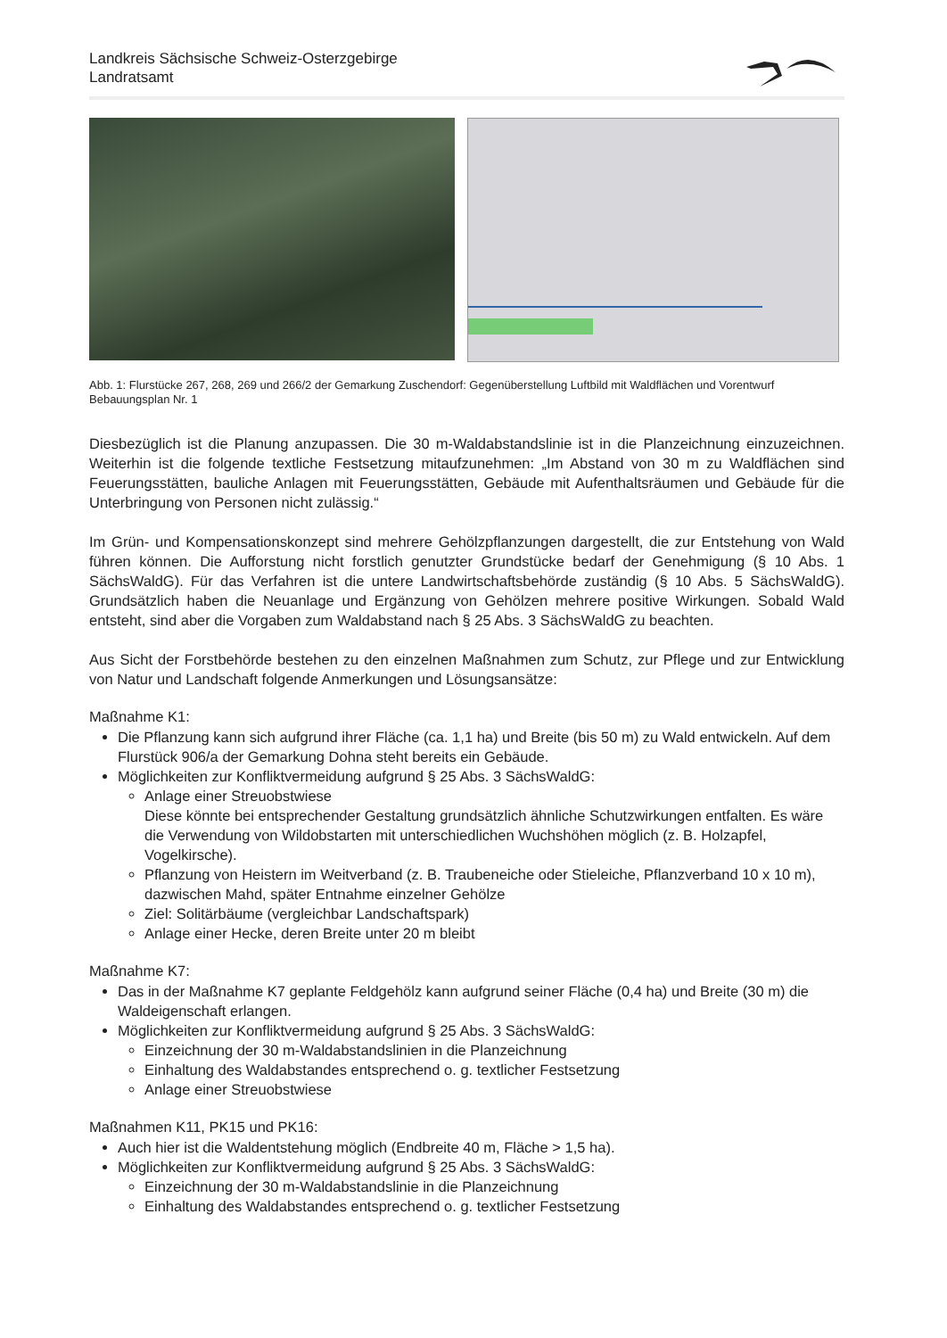Landkreis Sächsische Schweiz-Osterzgebirge
Landratsamt
Abb. 1: Flurstücke 267, 268, 269 und 266/2 der Gemarkung Zuschendorf: Gegenüberstellung Luftbild mit Waldflächen und Vorentwurf Bebauungsplan Nr. 1
Diesbezüglich ist die Planung anzupassen. Die 30 m-Waldabstandslinie ist in die Planzeichnung einzuzeichnen. Weiterhin ist die folgende textliche Festsetzung mitaufzunehmen: „Im Abstand von 30 m zu Waldflächen sind Feuerungsstätten, bauliche Anlagen mit Feuerungsstätten, Gebäude mit Aufenthaltsräumen und Gebäude für die Unterbringung von Personen nicht zulässig.“
Im Grün- und Kompensationskonzept sind mehrere Gehölzpflanzungen dargestellt, die zur Entstehung von Wald führen können. Die Aufforstung nicht forstlich genutzter Grundstücke bedarf der Genehmigung (§ 10 Abs. 1 SächsWaldG). Für das Verfahren ist die untere Landwirtschaftsbehörde zuständig (§ 10 Abs. 5 SächsWaldG). Grundsätzlich haben die Neuanlage und Ergänzung von Gehölzen mehrere positive Wirkungen. Sobald Wald entsteht, sind aber die Vorgaben zum Waldabstand nach § 25 Abs. 3 SächsWaldG zu beachten.
Aus Sicht der Forstbehörde bestehen zu den einzelnen Maßnahmen zum Schutz, zur Pflege und zur Entwicklung von Natur und Landschaft folgende Anmerkungen und Lösungsansätze:
Maßnahme K1:
Die Pflanzung kann sich aufgrund ihrer Fläche (ca. 1,1 ha) und Breite (bis 50 m) zu Wald entwickeln. Auf dem Flurstück 906/a der Gemarkung Dohna steht bereits ein Gebäude.
Möglichkeiten zur Konfliktvermeidung aufgrund § 25 Abs. 3 SächsWaldG:
Anlage einer Streuobstwiese
Diese könnte bei entsprechender Gestaltung grundsätzlich ähnliche Schutzwirkungen entfalten. Es wäre die Verwendung von Wildobstarten mit unterschiedlichen Wuchshöhen möglich (z. B. Holzapfel, Vogelkirsche).
Pflanzung von Heistern im Weitverband (z. B. Traubeneiche oder Stieleiche, Pflanzverband 10 x 10 m), dazwischen Mahd, später Entnahme einzelner Gehölze
Ziel: Solitärbäume (vergleichbar Landschaftspark)
Anlage einer Hecke, deren Breite unter 20 m bleibt
Maßnahme K7:
Das in der Maßnahme K7 geplante Feldgehölz kann aufgrund seiner Fläche (0,4 ha) und Breite (30 m) die Waldeigenschaft erlangen.
Möglichkeiten zur Konfliktvermeidung aufgrund § 25 Abs. 3 SächsWaldG:
Einzeichnung der 30 m-Waldabstandslinien in die Planzeichnung
Einhaltung des Waldabstandes entsprechend o. g. textlicher Festsetzung
Anlage einer Streuobstwiese
Maßnahmen K11, PK15 und PK16:
Auch hier ist die Waldentstehung möglich (Endbreite 40 m, Fläche > 1,5 ha).
Möglichkeiten zur Konfliktvermeidung aufgrund § 25 Abs. 3 SächsWaldG:
Einzeichnung der 30 m-Waldabstandslinie in die Planzeichnung
Einhaltung des Waldabstandes entsprechend o. g. textlicher Festsetzung